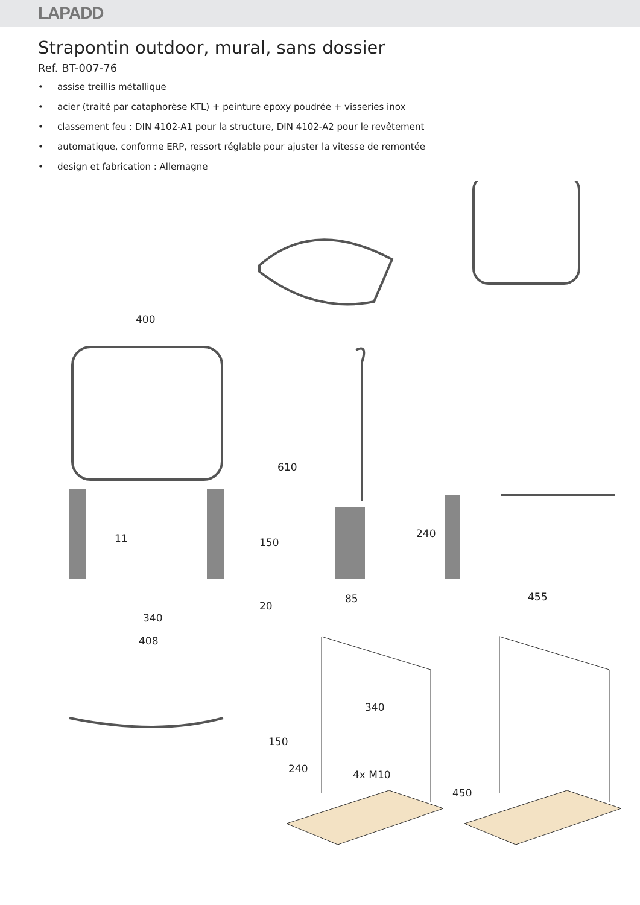LAPADD
Strapontin outdoor, mural, sans dossier
Ref. BT-007-76
• assise treillis métallique
• acier (traité par cataphorèse KTL) + peinture epoxy poudrée + visseries inox
• classement feu : DIN 4102-A1 pour la structure, DIN 4102-A2 pour le revêtement
• automatique, conforme ERP, ressort réglable pour ajuster la vitesse de remontée
• design et fabrication : Allemagne
400
610
150
11
20
340
408
85
240
455
340
150
240
4x M10
450